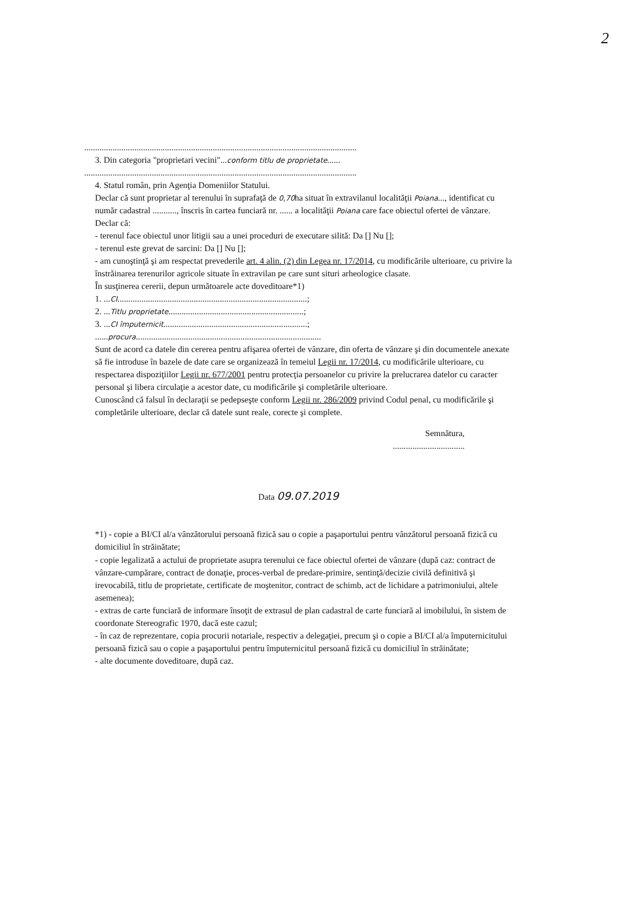2
.............................................................................................................................
3. Din categoria "proprietari vecini"...conform titlu de proprietate......
.............................................................................................................................
4. Statul român, prin Agenţia Domeniilor Statului.
Declar că sunt proprietar al terenului în suprafaţă de 0,70ha situat în extravilanul localităţii Poiana..., identificat cu număr cadastral ..........., înscris în cartea funciară nr. ...... a localităţii Poiana care face obiectul ofertei de vânzare.
Declar că:
- terenul face obiectul unor litigii sau a unei proceduri de executare silită: Da [] Nu [];
- terenul este grevat de sarcini: Da [] Nu [];
- am cunoştinţă şi am respectat prevederile art. 4 alin. (2) din Legea nr. 17/2014, cu modificările ulterioare, cu privire la înstrăinarea terenurilor agricole situate în extravilan pe care sunt situri arheologice clasate.
În susţinerea cererii, depun următoarele acte doveditoare*1)
1. ...CI.......................................................................................;
2. ...Titlu proprietate..............................................................;
3. ...CI împuternicit..................................................................;
......procura.....................................................................................
Sunt de acord ca datele din cererea pentru afişarea ofertei de vânzare, din oferta de vânzare şi din documentele anexate să fie introduse în bazele de date care se organizează în temeiul Legii nr. 17/2014, cu modificările ulterioare, cu respectarea dispoziţiilor Legii nr. 677/2001 pentru protecţia persoanelor cu privire la prelucrarea datelor cu caracter personal şi libera circulaţie a acestor date, cu modificările şi completările ulterioare.
Cunoscând că falsul în declaraţii se pedepseşte conform Legii nr. 286/2009 privind Codul penal, cu modificările şi completările ulterioare, declar că datele sunt reale, corecte şi complete.
Semnătura,
.................................
Data 09.07.2019
*1) - copie a BI/CI al/a vânzătorului persoană fizică sau o copie a paşaportului pentru vânzătorul persoană fizică cu domiciliul în străinătate;
- copie legalizată a actului de proprietate asupra terenului ce face obiectul ofertei de vânzare (după caz: contract de vânzare-cumpărare, contract de donaţie, proces-verbal de predare-primire, sentinţă/decizie civilă definitivă şi irevocabilă, titlu de proprietate, certificate de moştenitor, contract de schimb, act de lichidare a patrimoniului, altele asemenea);
- extras de carte funciară de informare însoţit de extrasul de plan cadastral de carte funciară al imobilului, în sistem de coordonate Stereografic 1970, dacă este cazul;
- în caz de reprezentare, copia procurii notariale, respectiv a delegaţiei, precum şi o copie a BI/CI al/a împuternicitului persoană fizică sau o copie a paşaportului pentru împuternicitul persoană fizică cu domiciliul în străinătate;
- alte documente doveditoare, după caz.